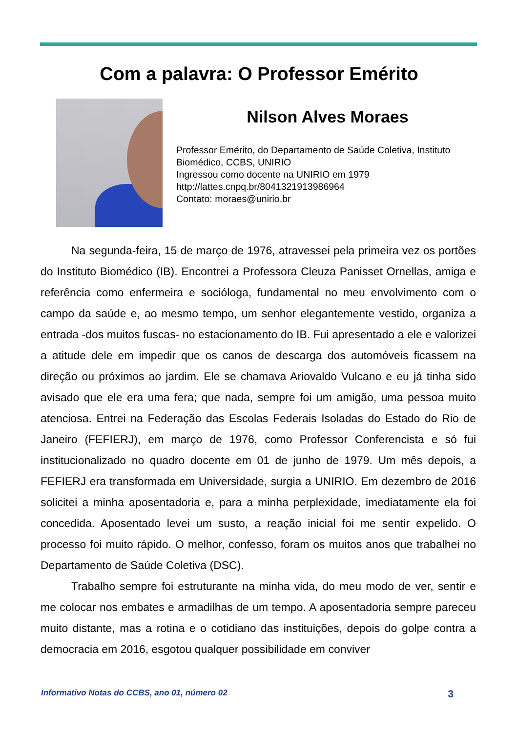Com a palavra: O Professor Emérito
Nilson Alves Moraes
Professor Emérito, do Departamento de Saúde Coletiva, Instituto Biomédico, CCBS, UNIRIO
Ingressou como docente na UNIRIO em 1979
http://lattes.cnpq.br/8041321913986964
Contato: moraes@unirio.br
Na segunda-feira, 15 de março de 1976, atravessei pela primeira vez os portões do Instituto Biomédico (IB). Encontrei a Professora Cleuza Panisset Ornellas, amiga e referência como enfermeira e socióloga, fundamental no meu envolvimento com o campo da saúde e, ao mesmo tempo, um senhor elegantemente vestido, organiza a entrada -dos muitos fuscas- no estacionamento do IB. Fui apresentado a ele e valorizei a atitude dele em impedir que os canos de descarga dos automóveis ficassem na direção ou próximos ao jardim. Ele se chamava Ariovaldo Vulcano e eu já tinha sido avisado que ele era uma fera; que nada, sempre foi um amigão, uma pessoa muito atenciosa. Entrei na Federação das Escolas Federais Isoladas do Estado do Rio de Janeiro (FEFIERJ), em março de 1976, como Professor Conferencista e só fui institucionalizado no quadro docente em 01 de junho de 1979. Um mês depois, a FEFIERJ era transformada em Universidade, surgia a UNIRIO. Em dezembro de 2016 solicitei a minha aposentadoria e, para a minha perplexidade, imediatamente ela foi concedida. Aposentado levei um susto, a reação inicial foi me sentir expelido. O processo foi muito rápido. O melhor, confesso, foram os muitos anos que trabalhei no Departamento de Saúde Coletiva (DSC).
Trabalho sempre foi estruturante na minha vida, do meu modo de ver, sentir e me colocar nos embates e armadilhas de um tempo. A aposentadoria sempre pareceu muito distante, mas a rotina e o cotidiano das instituições, depois do golpe contra a democracia em 2016, esgotou qualquer possibilidade em conviver
Informativo Notas do CCBS, ano 01, número 02 3